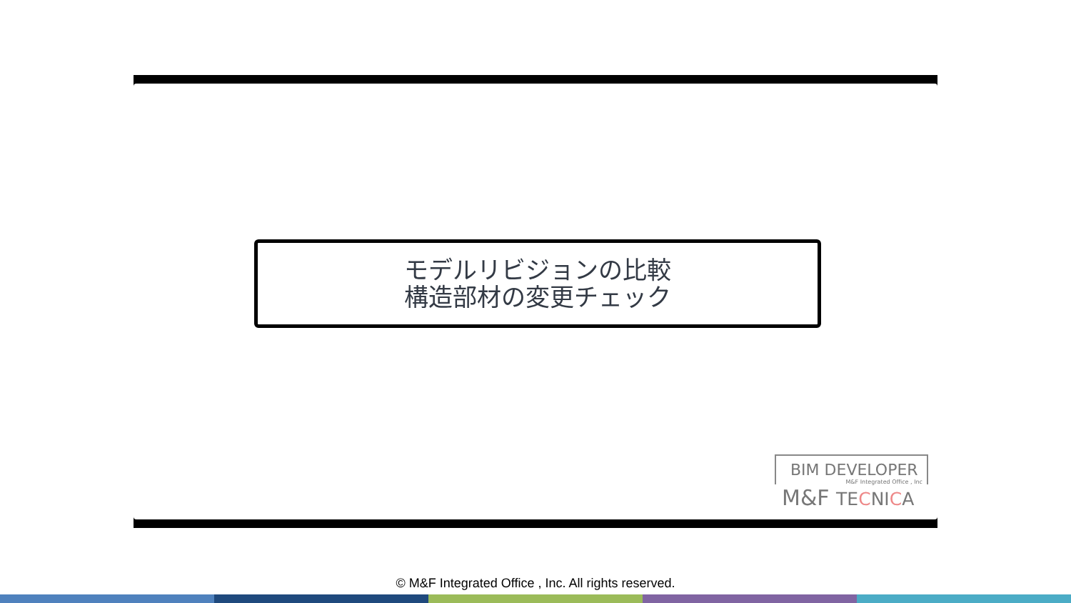モデルリビジョンの比較
構造部材の変更チェック
BIM DEVELOPER
M&F Integrated Office , Inc
M&F TECNICA
© M&F Integrated Office , Inc. All rights reserved.